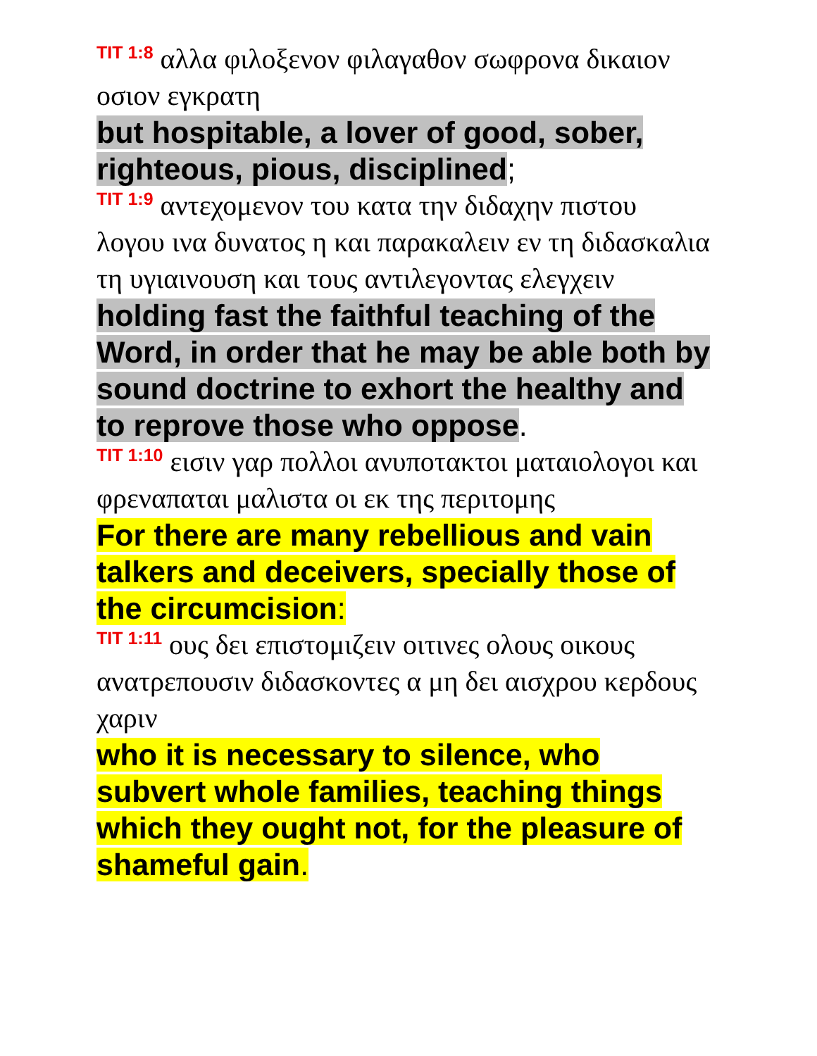TIT 1:8 αλλα φιλοξενον φιλαγαθον σωφρονα δικαιον οσιον εγκρατη
but hospitable, a lover of good, sober, righteous, pious, disciplined;
TIT 1:9 αντεχομενον του κατα την διδαχην πιστου λογου ινα δυνατος η και παρακαλειν εν τη διδασκαλια τη υγιαινουση και τους αντιλεγοντας ελεγχειν
holding fast the faithful teaching of the Word, in order that he may be able both by sound doctrine to exhort the healthy and to reprove those who oppose.
TIT 1:10 εισιν γαρ πολλοι ανυποτακτοι ματαιολογοι και φρεναπαται μαλιστα οι εκ της περιτομης
For there are many rebellious and vain talkers and deceivers, specially those of the circumcision:
TIT 1:11 ους δει επιστομιζειν οιτινες ολους οικους ανατρεπουσιν διδασκοντες α μη δει αισχρου κερδους χαριν
who it is necessary to silence, who subvert whole families, teaching things which they ought not, for the pleasure of shameful gain.